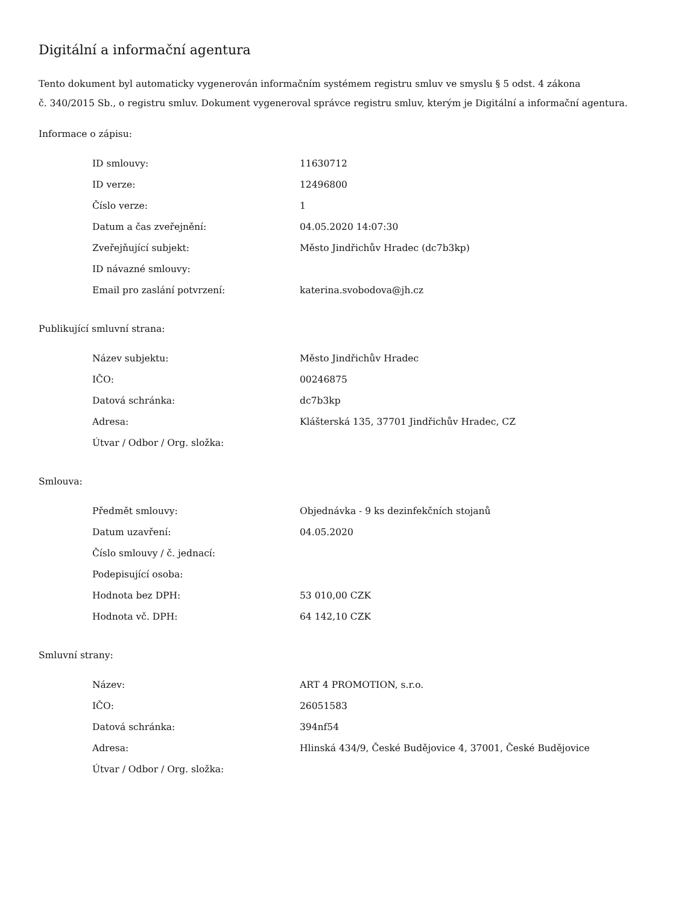Digitální a informační agentura
Tento dokument byl automaticky vygenerován informačním systémem registru smluv ve smyslu § 5 odst. 4 zákona
č. 340/2015 Sb., o registru smluv. Dokument vygeneroval správce registru smluv, kterým je Digitální a informační agentura.
Informace o zápisu:
| ID smlouvy: | 11630712 |
| ID verze: | 12496800 |
| Číslo verze: | 1 |
| Datum a čas zveřejnění: | 04.05.2020 14:07:30 |
| Zveřejňující subjekt: | Město Jindřichův Hradec (dc7b3kp) |
| ID návazné smlouvy: | |
| Email pro zaslání potvrzení: | katerina.svobodova@jh.cz |
Publikující smluvní strana:
| Název subjektu: | Město Jindřichův Hradec |
| IČO: | 00246875 |
| Datová schránka: | dc7b3kp |
| Adresa: | Klášterská 135, 37701 Jindřichův Hradec, CZ |
| Útvar / Odbor / Org. složka: | |
Smlouva:
| Předmět smlouvy: | Objednávka - 9 ks dezinfekčních stojanů |
| Datum uzavření: | 04.05.2020 |
| Číslo smlouvy / č. jednací: | |
| Podepisující osoba: | |
| Hodnota bez DPH: | 53 010,00 CZK |
| Hodnota vč. DPH: | 64 142,10 CZK |
Smluvní strany:
| Název: | ART 4 PROMOTION, s.r.o. |
| IČO: | 26051583 |
| Datová schránka: | 394nf54 |
| Adresa: | Hlinská 434/9, České Budějovice 4, 37001, České Budějovice |
| Útvar / Odbor / Org. složka: | |